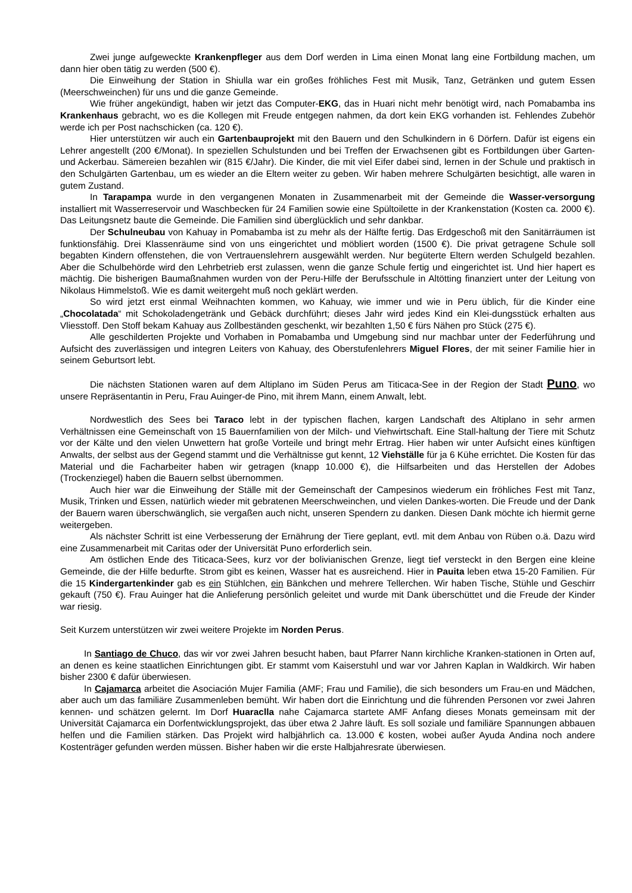Zwei junge aufgeweckte Krankenpfleger aus dem Dorf werden in Lima einen Monat lang eine Fortbildung machen, um dann hier oben tätig zu werden (500 €).
Die Einweihung der Station in Shiulla war ein großes fröhliches Fest mit Musik, Tanz, Getränken und gutem Essen (Meerschweinchen) für uns und die ganze Gemeinde.
Wie früher angekündigt, haben wir jetzt das Computer-EKG, das in Huari nicht mehr benötigt wird, nach Pomabamba ins Krankenhaus gebracht, wo es die Kollegen mit Freude entgegen nahmen, da dort kein EKG vorhanden ist. Fehlendes Zubehör werde ich per Post nachschicken (ca. 120 €).
Hier unterstützen wir auch ein Gartenbauprojekt mit den Bauern und den Schulkindern in 6 Dörfern. Dafür ist eigens ein Lehrer angestellt (200 €/Monat). In speziellen Schulstunden und bei Treffen der Erwachsenen gibt es Fortbildungen über Garten- und Ackerbau. Sämereien bezahlen wir (815 €/Jahr). Die Kinder, die mit viel Eifer dabei sind, lernen in der Schule und praktisch in den Schulgärten Gartenbau, um es wieder an die Eltern weiter zu geben. Wir haben mehrere Schulgärten besichtigt, alle waren in gutem Zustand.
In Tarapampa wurde in den vergangenen Monaten in Zusammenarbeit mit der Gemeinde die Wasser-versorgung installiert mit Wasserreservoir und Waschbecken für 24 Familien sowie eine Spültoilette in der Krankenstation (Kosten ca. 2000 €). Das Leitungsnetz baute die Gemeinde. Die Familien sind überglücklich und sehr dankbar.
Der Schulneubau von Kahuay in Pomabamba ist zu mehr als der Hälfte fertig. Das Erdgeschoß mit den Sanitärräumen ist funktionsfähig. Drei Klassenräume sind von uns eingerichtet und möbliert worden (1500 €). Die privat getragene Schule soll begabten Kindern offenstehen, die von Vertrauenslehrern ausgewählt werden. Nur begüterte Eltern werden Schulgeld bezahlen. Aber die Schulbehörde wird den Lehrbetrieb erst zulassen, wenn die ganze Schule fertig und eingerichtet ist. Und hier hapert es mächtig. Die bisherigen Baumaßnahmen wurden von der Peru-Hilfe der Berufsschule in Altötting finanziert unter der Leitung von Nikolaus Himmelstoß. Wie es damit weitergeht muß noch geklärt werden.
So wird jetzt erst einmal Weihnachten kommen, wo Kahuay, wie immer und wie in Peru üblich, für die Kinder eine „Chocolatada“ mit Schokoladengetränk und Gebäck durchführt; dieses Jahr wird jedes Kind ein Klei-dungsstück erhalten aus Vliesstoff. Den Stoff bekam Kahuay aus Zollbeständen geschenkt, wir bezahlten 1,50 € fürs Nähen pro Stück (275 €).
Alle geschilderten Projekte und Vorhaben in Pomabamba und Umgebung sind nur machbar unter der Federführung und Aufsicht des zuverlässigen und integren Leiters von Kahuay, des Oberstufenlehrers Miguel Flores, der mit seiner Familie hier in seinem Geburtsort lebt.
Die nächsten Stationen waren auf dem Altiplano im Süden Perus am Titicaca-See in der Region der Stadt Puno, wo unsere Repräsentantin in Peru, Frau Auinger-de Pino, mit ihrem Mann, einem Anwalt, lebt.
Nordwestlich des Sees bei Taraco lebt in der typischen flachen, kargen Landschaft des Altiplano in sehr armen Verhältnissen eine Gemeinschaft von 15 Bauernfamilien von der Milch- und Viehwirtschaft. Eine Stall-haltung der Tiere mit Schutz vor der Kälte und den vielen Unwettern hat große Vorteile und bringt mehr Ertrag. Hier haben wir unter Aufsicht eines künftigen Anwalts, der selbst aus der Gegend stammt und die Verhältnisse gut kennt, 12 Viehställe für ja 6 Kühe errichtet. Die Kosten für das Material und die Facharbeiter haben wir getragen (knapp 10.000 €), die Hilfsarbeiten und das Herstellen der Adobes (Trockenziegel) haben die Bauern selbst übernommen.
Auch hier war die Einweihung der Ställe mit der Gemeinschaft der Campesinos wiederum ein fröhliches Fest mit Tanz, Musik, Trinken und Essen, natürlich wieder mit gebratenen Meerschweinchen, und vielen Dankes-worten. Die Freude und der Dank der Bauern waren überschwänglich, sie vergaßen auch nicht, unseren Spendern zu danken. Diesen Dank möchte ich hiermit gerne weitergeben.
Als nächster Schritt ist eine Verbesserung der Ernährung der Tiere geplant, evtl. mit dem Anbau von Rüben o.ä. Dazu wird eine Zusammenarbeit mit Caritas oder der Universität Puno erforderlich sein.
Am östlichen Ende des Titicaca-Sees, kurz vor der bolivianischen Grenze, liegt tief versteckt in den Bergen eine kleine Gemeinde, die der Hilfe bedurfte. Strom gibt es keinen, Wasser hat es ausreichend. Hier in Pauita leben etwa 15-20 Familien. Für die 15 Kindergartenkinder gab es ein Stühlchen, ein Bänkchen und mehrere Tellerchen. Wir haben Tische, Stühle und Geschirr gekauft (750 €). Frau Auinger hat die Anlieferung persönlich geleitet und wurde mit Dank überschüttet und die Freude der Kinder war riesig.
Seit Kurzem unterstützen wir zwei weitere Projekte im Norden Perus.
In Santiago de Chuco, das wir vor zwei Jahren besucht haben, baut Pfarrer Nann kirchliche Kranken-stationen in Orten auf, an denen es keine staatlichen Einrichtungen gibt. Er stammt vom Kaiserstuhl und war vor Jahren Kaplan in Waldkirch. Wir haben bisher 2300 € dafür überwiesen.
In Cajamarca arbeitet die Asociación Mujer Familia (AMF; Frau und Familie), die sich besonders um Frau-en und Mädchen, aber auch um das familiäre Zusammenleben bemüht. Wir haben dort die Einrichtung und die führenden Personen vor zwei Jahren kennen- und schätzen gelernt. Im Dorf Huaraclla nahe Cajamarca startete AMF Anfang dieses Monats gemeinsam mit der Universität Cajamarca ein Dorfentwicklungsprojekt, das über etwa 2 Jahre läuft. Es soll soziale und familiäre Spannungen abbauen helfen und die Familien stärken. Das Projekt wird halbjährlich ca. 13.000 € kosten, wobei außer Ayuda Andina noch andere Kostenträger gefunden werden müssen. Bisher haben wir die erste Halbjahresrate überwiesen.